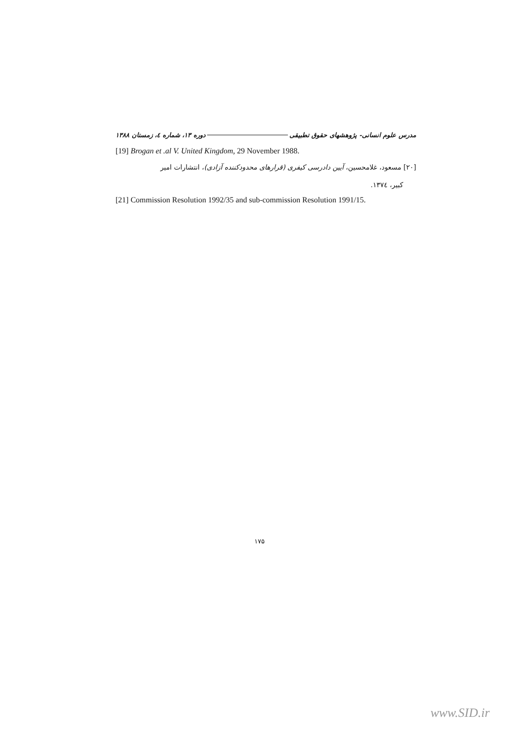مدرس علوم انسانی- پژوهشهای حقوق تطبیقی دوره ۱۳، شماره ٤، زمستان ۱۳۸۸
[19] Brogan et .al V. United Kingdom, 29 November 1988.
[۲۰] مسعود، غلامحسین، آیین دادرسی کیفری (قرارهای محدودکننده آزادی)، انتشارات امیر
کبیر، ۱۳۷٤.
[21] Commission Resolution 1992/35 and sub-commission Resolution 1991/15.
۱۷۵
www.SID.ir